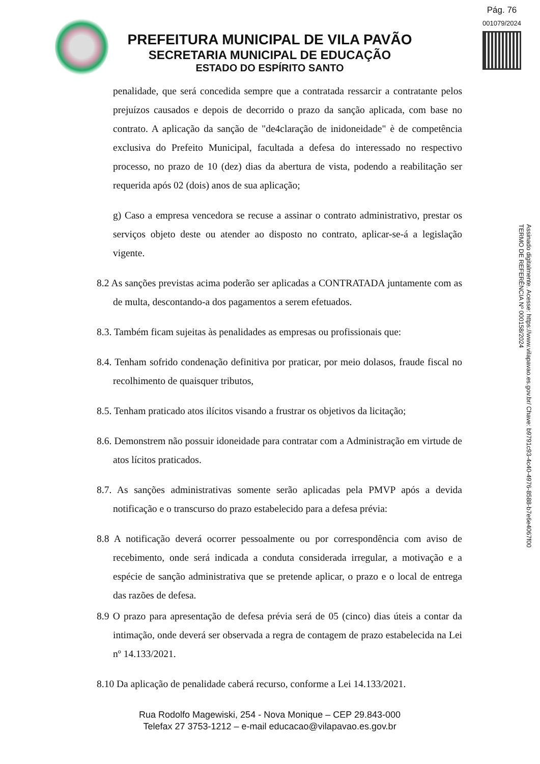Pág. 76
001079/2024
PREFEITURA MUNICIPAL DE VILA PAVÃO
SECRETARIA MUNICIPAL DE EDUCAÇÃO
ESTADO DO ESPÍRITO SANTO
penalidade, que será concedida sempre que a contratada ressarcir a contratante pelos prejuízos causados e depois de decorrido o prazo da sanção aplicada, com base no contrato. A aplicação da sanção de "de4claração de inidoneidade" è de competência exclusiva do Prefeito Municipal, facultada a defesa do interessado no respectivo processo, no prazo de 10 (dez) dias da abertura de vista, podendo a reabilitação ser requerida após 02 (dois) anos de sua aplicação;
g) Caso a empresa vencedora se recuse a assinar o contrato administrativo, prestar os serviços objeto deste ou atender ao disposto no contrato, aplicar-se-á a legislação vigente.
8.2 As sanções previstas acima poderão ser aplicadas a CONTRATADA juntamente com as de multa, descontando-a dos pagamentos a serem efetuados.
8.3. Também ficam sujeitas às penalidades as empresas ou profissionais que:
8.4. Tenham sofrido condenação definitiva por praticar, por meio dolasos, fraude fiscal no recolhimento de quaisquer tributos,
8.5. Tenham praticado atos ilícitos visando a frustrar os objetivos da licitação;
8.6. Demonstrem não possuir idoneidade para contratar com a Administração em virtude de atos lícitos praticados.
8.7. As sanções administrativas somente serão aplicadas pela PMVP após a devida notificação e o transcurso do prazo estabelecido para a defesa prévia:
8.8 A notificação deverá ocorrer pessoalmente ou por correspondência com aviso de recebimento, onde será indicada a conduta considerada irregular, a motivação e a espécie de sanção administrativa que se pretende aplicar, o prazo e o local de entrega das razões de defesa.
8.9 O prazo para apresentação de defesa prévia será de 05 (cinco) dias úteis a contar da intimação, onde deverá ser observada a regra de contagem de prazo estabelecida na Lei nº 14.133/2021.
8.10 Da aplicação de penalidade caberá recurso, conforme a Lei 14.133/2021.
Assinado digitalmente. Acesse: https://www.vilapavao.es.gov.br/ Chave: b9791c93-4c40-4976-8588-b7e6e4067f00
TERMO DE REFERÊNCIA Nº 000158/2024
Rua Rodolfo Magewiski, 254 - Nova Monique – CEP 29.843-000
Telefax 27 3753-1212 – e-mail educacao@vilapavao.es.gov.br